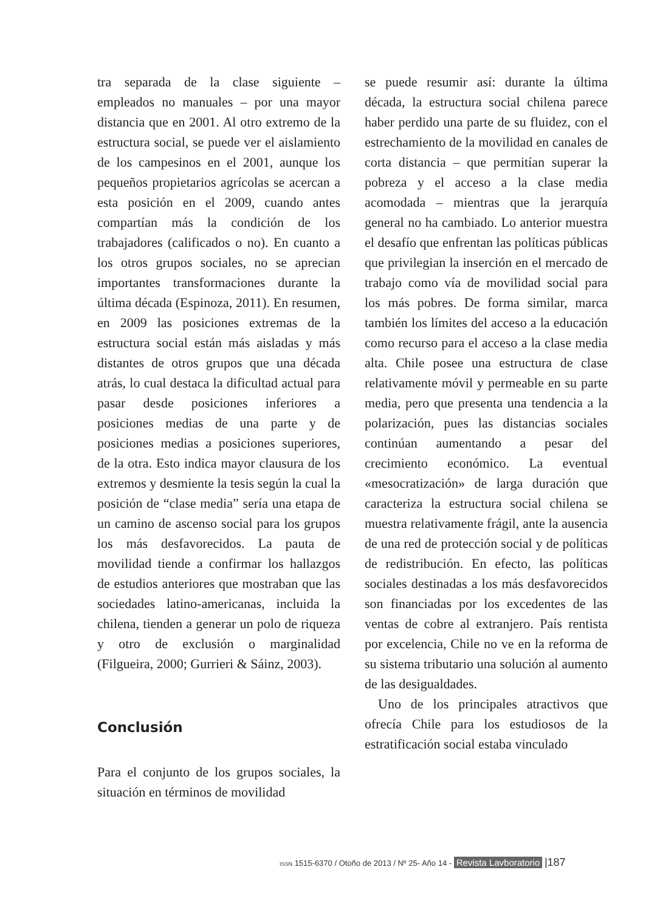tra separada de la clase siguiente – empleados no manuales – por una mayor distancia que en 2001. Al otro extremo de la estructura social, se puede ver el aislamiento de los campesinos en el 2001, aunque los pequeños propietarios agrícolas se acercan a esta posición en el 2009, cuando antes compartían más la condición de los trabajadores (calificados o no). En cuanto a los otros grupos sociales, no se aprecian importantes transformaciones durante la última década (Espinoza, 2011). En resumen, en 2009 las posiciones extremas de la estructura social están más aisladas y más distantes de otros grupos que una década atrás, lo cual destaca la dificultad actual para pasar desde posiciones inferiores a posiciones medias de una parte y de posiciones medias a posiciones superiores, de la otra. Esto indica mayor clausura de los extremos y desmiente la tesis según la cual la posición de “clase media” sería una etapa de un camino de ascenso social para los grupos los más desfavorecidos. La pauta de movilidad tiende a confirmar los hallazgos de estudios anteriores que mostraban que las sociedades latino-americanas, incluida la chilena, tienden a generar un polo de riqueza y otro de exclusión o marginalidad (Filgueira, 2000; Gurrieri & Sáinz, 2003).
Conclusión
Para el conjunto de los grupos sociales, la situación en términos de movilidad
se puede resumir así: durante la última década, la estructura social chilena parece haber perdido una parte de su fluidez, con el estrechamiento de la movilidad en canales de corta distancia – que permitían superar la pobreza y el acceso a la clase media acomodada – mientras que la jerarquía general no ha cambiado. Lo anterior muestra el desafío que enfrentan las políticas públicas que privilegian la inserción en el mercado de trabajo como vía de movilidad social para los más pobres. De forma similar, marca también los límites del acceso a la educación como recurso para el acceso a la clase media alta. Chile posee una estructura de clase relativamente móvil y permeable en su parte media, pero que presenta una tendencia a la polarización, pues las distancias sociales continúan aumentando a pesar del crecimiento económico. La eventual «mesocratización» de larga duración que caracteriza la estructura social chilena se muestra relativamente frágil, ante la ausencia de una red de protección social y de políticas de redistribución. En efecto, las políticas sociales destinadas a los más desfavorecidos son financiadas por los excedentes de las ventas de cobre al extranjero. País rentista por excelencia, Chile no ve en la reforma de su sistema tributario una solución al aumento de las desigualdades.
Uno de los principales atractivos que ofrecía Chile para los estudiosos de la estratificación social estaba vinculado
ISSN 1515-6370 / Otoño de 2013 / Nº 25- Año 14 - Revista Lavboratorio |187